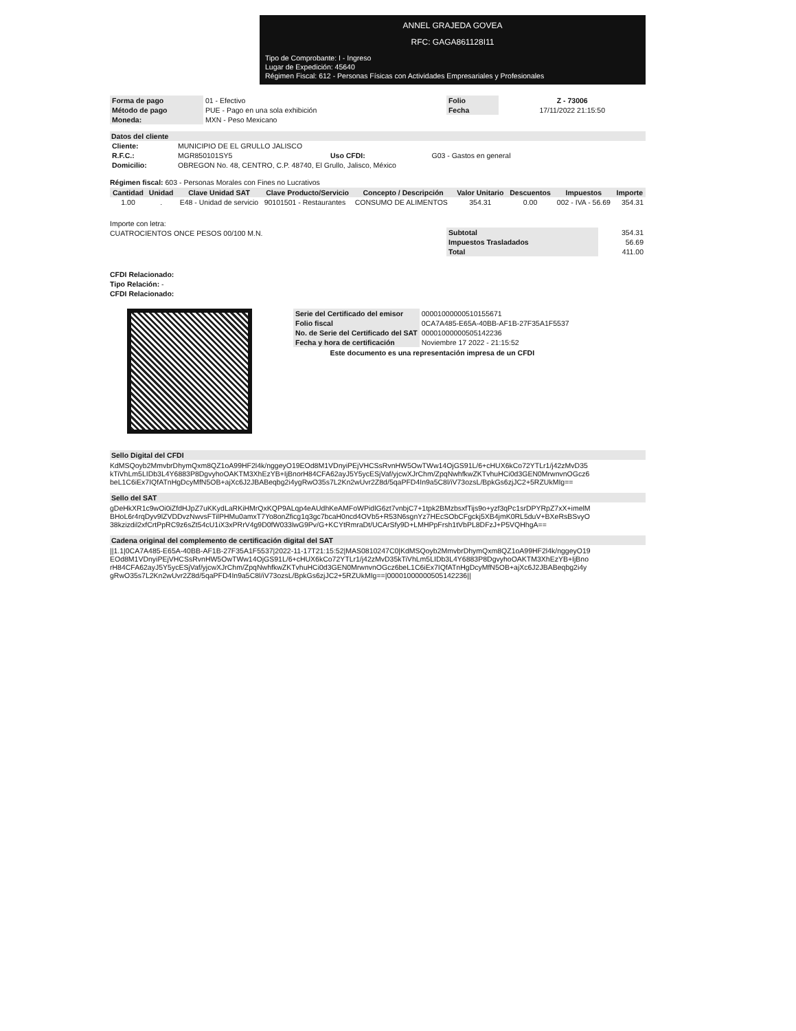ANNEL GRAJEDA GOVEA
RFC: GAGA861128I11
Tipo de Comprobante: I - Ingreso
Lugar de Expedición: 45640
Régimen Fiscal: 612 - Personas Físicas con Actividades Empresariales y Profesionales
| Forma de pago | 01 - Efectivo | Folio | Z - 73006 |
| Método de pago | PUE - Pago en una sola exhibición | Fecha | 17/11/2022 21:15:50 |
| Moneda: | MXN - Peso Mexicano | | |
Datos del cliente
| Cliente: | MUNICIPIO DE EL GRULLO JALISCO | | |
| R.F.C.: | MGR850101SY5 | Uso CFDI: | G03 - Gastos en general |
| Domicilio: | OBREGON No. 48, CENTRO, C.P. 48740, El Grullo, Jalisco, México | | |
Régimen fiscal: 603 - Personas Morales con Fines no Lucrativos
| Cantidad | Unidad | Clave Unidad SAT | Clave Producto/Servicio | Concepto / Descripción | Valor Unitario | Descuentos | Impuestos | Importe |
| --- | --- | --- | --- | --- | --- | --- | --- | --- |
| 1.00 | . | E48 - Unidad de servicio | 90101501 - Restaurantes | CONSUMO DE ALIMENTOS | 354.31 | 0.00 | 002 - IVA - 56.69 | 354.31 |
Importe con letra:
CUATROCIENTOS ONCE PESOS 00/100 M.N.
| Subtotal | 354.31 |
| Impuestos Trasladados | 56.69 |
| Total | 411.00 |
CFDI Relacionado:
Tipo Relación: -
CFDI Relacionado:
| Serie del Certificado del emisor | 00001000000510155671 |
| Folio fiscal | 0CA7A485-E65A-40BB-AF1B-27F35A1F5537 |
| No. de Serie del Certificado del SAT | 00001000000505142236 |
| Fecha y hora de certificación | Noviembre 17 2022 - 21:15:52 |
Este documento es una representación impresa de un CFDI
Sello Digital del CFDI
KdMSQoyb2MmvbrDhymQxm8QZ1oA99HF2l4k/nggeyO19EOd8M1VDnyiPEjVHCSsRvnHW5OwTWw14OjGS91L/6+cHUX6kCo72YTLr1/j42zMvD35kTiVhLm5LIDb3L4Y6883P8DgvyhoOAKTM3XhEzYB+IjBnorH84CFA62ayJ5Y5ycESjVaf/yjcwXJrChm/ZpqNwhfkwZKTvhuHCi0d3GEN0MrwnvnOGcz6beL1C6iEx7IQfATnHgDcyMfN5OB+ajXc6J2JBABeqbg2i4ygRwO35s7L2Kn2wUvr2Z8d/5qaPFD4In9a5C8l/iV73ozsL/BpkGs6zjJC2+5RZUkMIg==
Sello del SAT
gDeHkXR1c9wOi0iZfdHJpZ7uKKydLaRKiHMrQxKQP9ALqp4eAUdhKeAMFoWPidlG6zt7vnbjC7+1tpk2BMzbsxfTijs9o+yzf3qPc1srDPYRpZ7xX+imelMBHoL6r4rqDyv9lZVDDvzNwvsFTilPHMu0amxT7Yo8onZficg1q3gc7bcaH0ncd4OVb5+R53N6sgnYz7HEcSObCFgckj5XB4jmK0RL5duV+BXeRsBSvyO38kzizdil2xfCrtPpRC9z6sZt54cU1iX3xPRrV4g9D0fW033lwG9Pv/G+KCYtRmraDt/UCArSfy9D+LMHPpFrsh1tVbPL8DFzJ+P5VQHhgA==
Cadena original del complemento de certificación digital del SAT
||1.1|0CA7A485-E65A-40BB-AF1B-27F35A1F5537|2022-11-17T21:15:52|MAS0810247C0|KdMSQoyb2MmvbrDhymQxm8QZ1oA99HF2l4k/nggeyO19EOd8M1VDnyiPEjVHCSsRvnHW5OwTWw14OjGS91L/6+cHUX6kCo72YTLr1/j42zMvD35kTiVhLm5LIDb3L4Y6883P8DgvyhoOAKTM3XhEzYB+IjBnorH84CFA62ayJ5Y5ycESjVaf/yjcwXJrChm/ZpqNwhfkwZKTvhuHCi0d3GEN0MrwnvnOGcz6beL1C6iEx7IQfATnHgDcyMfN5OB+ajXc6J2JBABeqbg2i4ygRwO35s7L2Kn2wUvr2Z8d/5qaPFD4In9a5C8l/iV73ozsL/BpkGs6zjJC2+5RZUkMIg==|00001000000505142236||